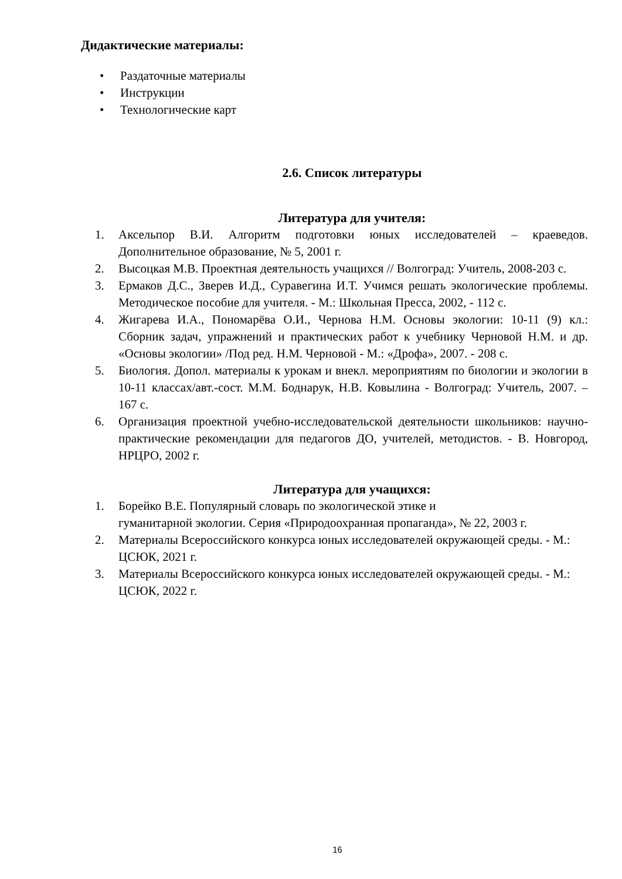Дидактические материалы:
• Раздаточные материалы
• Инструкции
• Технологические карт
2.6. Список литературы
Литература для учителя:
1. Аксельпор В.И. Алгоритм подготовки юных исследователей – краеведов. Дополнительное образование, № 5, 2001 г.
2. Высоцкая М.В. Проектная деятельность учащихся // Волгоград: Учитель, 2008-203 с.
3. Ермаков Д.С., Зверев И.Д., Суравегина И.Т. Учимся решать экологические проблемы. Методическое пособие для учителя. - М.: Школьная Пресса, 2002, - 112 с.
4. Жигарева И.А., Пономарёва О.И., Чернова Н.М. Основы экологии: 10-11 (9) кл.: Сборник задач, упражнений и практических работ к учебнику Черновой Н.М. и др. «Основы экологии» /Под ред. Н.М. Черновой - М.: «Дрофа», 2007. - 208 с.
5. Биология. Допол. материалы к урокам и внекл. мероприятиям по биологии и экологии в 10-11 классах/авт.-сост. М.М. Боднарук, Н.В. Ковылина - Волгоград: Учитель, 2007. – 167 с.
6. Организация проектной учебно-исследовательской деятельности школьников: научно-практические рекомендации для педагогов ДО, учителей, методистов. - В. Новгород, НРЦРО, 2002 г.
Литература для учащихся:
1. Борейко В.Е. Популярный словарь по экологической этике и
гуманитарной экологии. Серия «Природоохранная пропаганда», № 22, 2003 г.
2. Материалы Всероссийского конкурса юных исследователей окружающей среды. - М.: ЦСЮК, 2021 г.
3. Материалы Всероссийского конкурса юных исследователей окружающей среды. - М.: ЦСЮК, 2022 г.
16